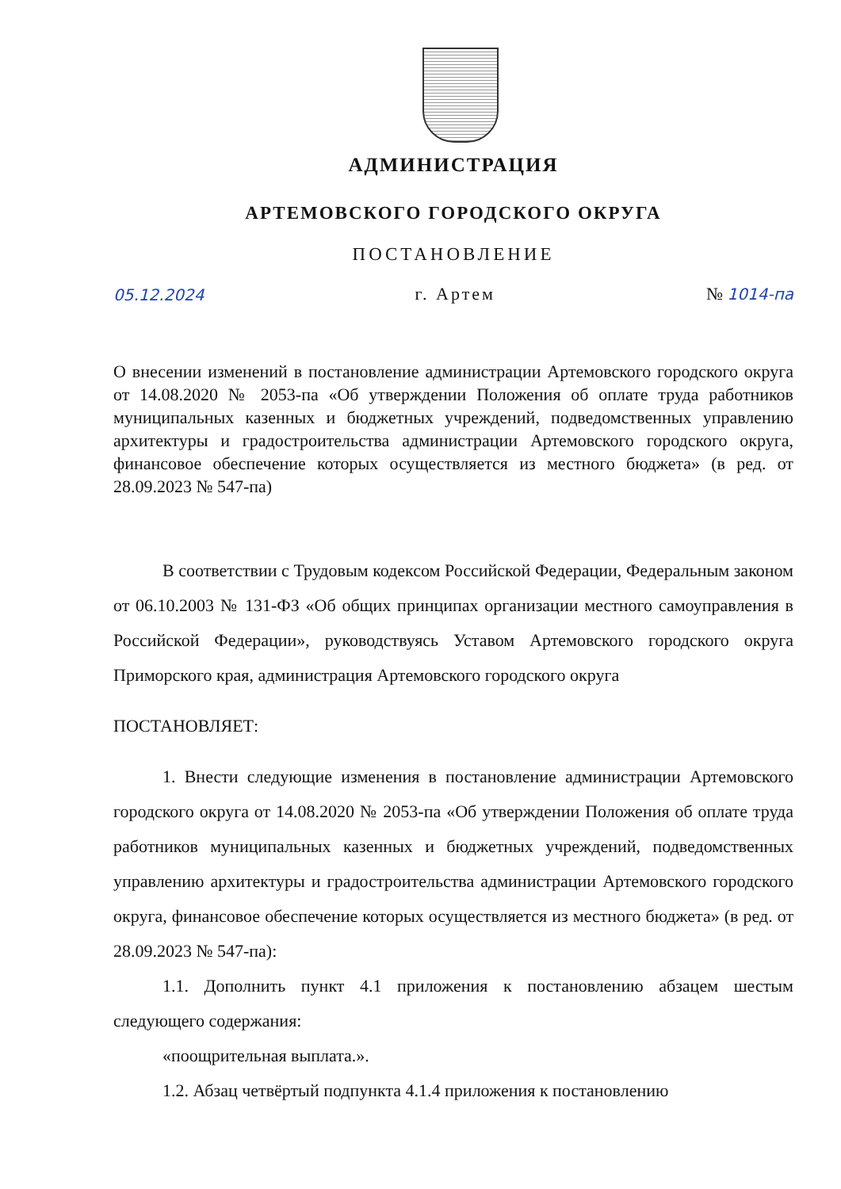АДМИНИСТРАЦИЯ
АРТЕМОВСКОГО ГОРОДСКОГО ОКРУГА
ПОСТАНОВЛЕНИЕ
05.12.2024 г. Артем № 1014-па
О внесении изменений в постановление администрации Артемовского городского округа от 14.08.2020 № 2053-па «Об утверждении Положения об оплате труда работников муниципальных казенных и бюджетных учреждений, подведомственных управлению архитектуры и градостроительства администрации Артемовского городского округа, финансовое обеспечение которых осуществляется из местного бюджета» (в ред. от 28.09.2023 № 547-па)
В соответствии с Трудовым кодексом Российской Федерации, Федеральным законом от 06.10.2003 № 131-ФЗ «Об общих принципах организации местного самоуправления в Российской Федерации», руководствуясь Уставом Артемовского городского округа Приморского края, администрация Артемовского городского округа
ПОСТАНОВЛЯЕТ:
1. Внести следующие изменения в постановление администрации Артемовского городского округа от 14.08.2020 № 2053-па «Об утверждении Положения об оплате труда работников муниципальных казенных и бюджетных учреждений, подведомственных управлению архитектуры и градостроительства администрации Артемовского городского округа, финансовое обеспечение которых осуществляется из местного бюджета» (в ред. от 28.09.2023 № 547-па):
1.1. Дополнить пункт 4.1 приложения к постановлению абзацем шестым следующего содержания:
«поощрительная выплата.».
1.2. Абзац четвёртый подпункта 4.1.4 приложения к постановлению